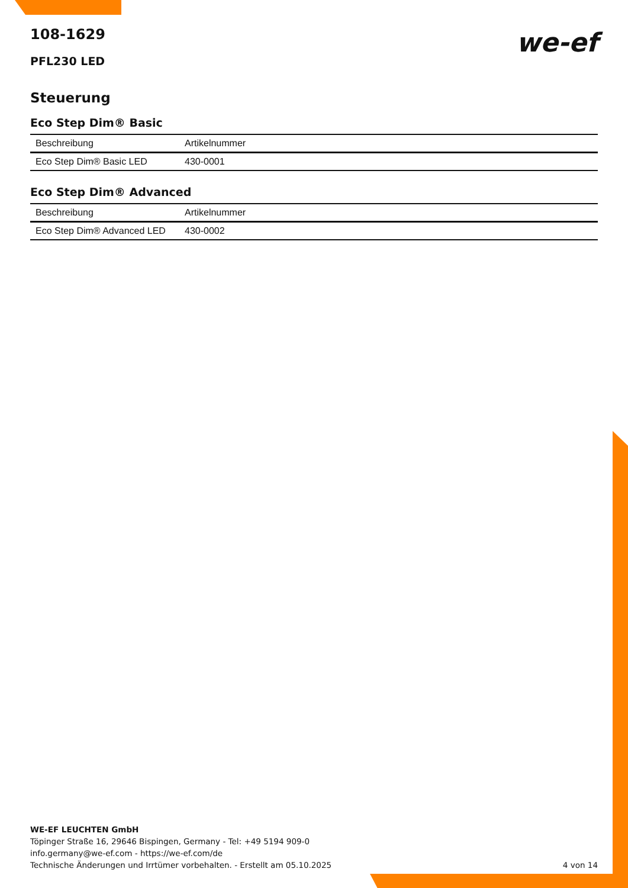108-1629
PFL230 LED
we-ef
Steuerung
Eco Step Dim® Basic
| Beschreibung | Artikelnummer |
| --- | --- |
| Eco Step Dim® Basic LED | 430-0001 |
Eco Step Dim® Advanced
| Beschreibung | Artikelnummer |
| --- | --- |
| Eco Step Dim® Advanced LED | 430-0002 |
WE-EF LEUCHTEN GmbH
Töpinger Straße 16, 29646 Bispingen, Germany - Tel: +49 5194 909-0
info.germany@we-ef.com - https://we-ef.com/de
Technische Änderungen und Irrtümer vorbehalten. - Erstellt am 05.10.2025 4 von 14